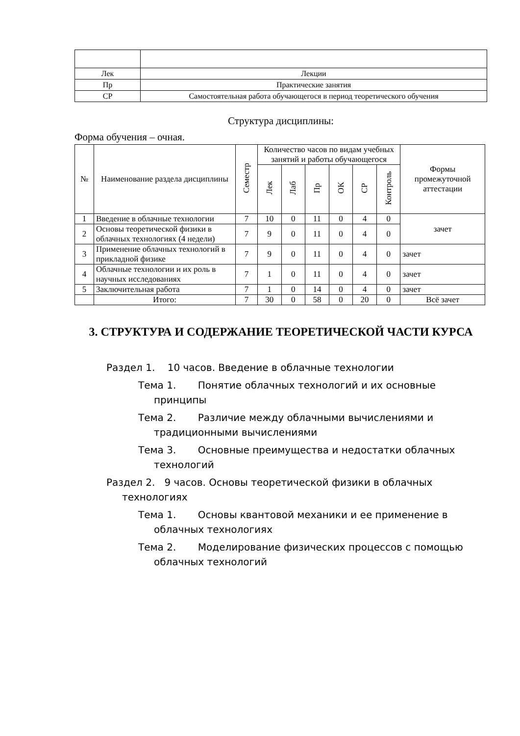| Лек | Лекции |
| Пр | Практические занятия |
| СР | Самостоятельная работа обучающегося в период теоретического обучения |
Структура дисциплины:
Форма обучения – очная.
| № | Наименование раздела дисциплины | Семестр | Количество часов по видам учебных занятий и работы обучающегося | | | | | | Формы промежуточной аттестации |
| --- | --- | --- | --- | --- | --- | --- | --- | --- | --- |
| | | | Лек | Лаб | Пр | ОК | СР | Контроль | |
| 1 | Введение в облачные технологии | 7 | 10 | 0 | 11 | 0 | 4 | 0 | зачет |
| 2 | Основы теоретической физики в облачных технологиях (4 недели) | 7 | 9 | 0 | 11 | 0 | 4 | 0 | |
| 3 | Применение облачных технологий в прикладной физике | 7 | 9 | 0 | 11 | 0 | 4 | 0 | зачет |
| 4 | Облачные технологии и их роль в научных исследованиях | 7 | 1 | 0 | 11 | 0 | 4 | 0 | зачет |
| 5 | Заключительная работа | 7 | 1 | 0 | 14 | 0 | 4 | 0 | зачет |
| | Итого: | 7 | 30 | 0 | 58 | 0 | 20 | 0 | Всё зачет |
3. СТРУКТУРА И СОДЕРЖАНИЕ ТЕОРЕТИЧЕСКОЙ ЧАСТИ КУРСА
Раздел 1. 10 часов. Введение в облачные технологии
Тема 1. Понятие облачных технологий и их основные принципы
Тема 2. Различие между облачными вычислениями и традиционными вычислениями
Тема 3. Основные преимущества и недостатки облачных технологий
Раздел 2. 9 часов. Основы теоретической физики в облачных технологиях
Тема 1. Основы квантовой механики и ее применение в облачных технологиях
Тема 2. Моделирование физических процессов с помощью облачных технологий